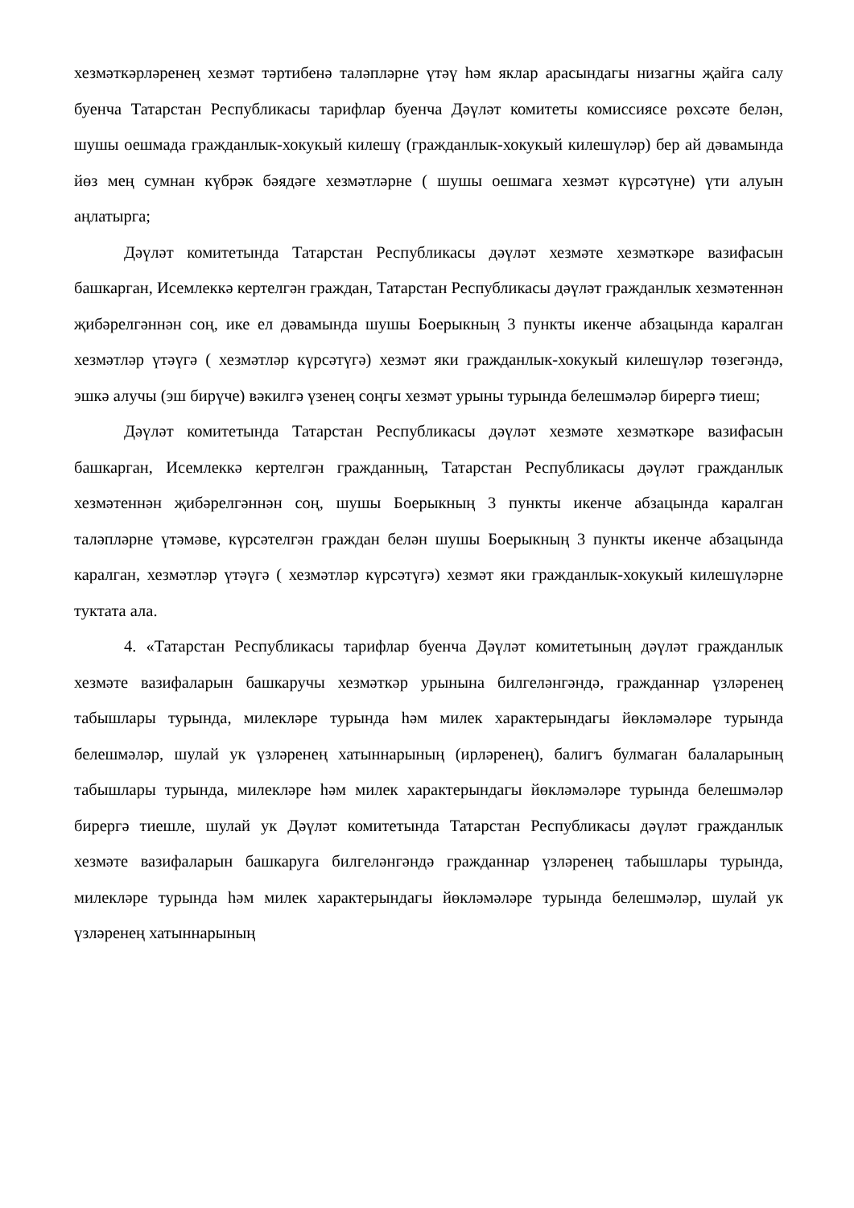хезмәткәрләренең хезмәт тәртибенә таләпләрне үтәү һәм яклар арасындагы низагны җайга салу буенча Татарстан Республикасы тарифлар буенча Дәүләт комитеты комиссиясе рөхсәте белән, шушы оешмада гражданлык-хокукый килешү (гражданлык-хокукый килешүләр) бер ай дәвамында йөз мең сумнан күбрәк бәядәге хезмәтләрне ( шушы оешмага хезмәт күрсәтүне) үти алуын аңлатырга;
Дәүләт комитетында Татарстан Республикасы дәүләт хезмәте хезмәткәре вазифасын башкарган, Исемлеккә кертелгән граждан, Татарстан Республикасы дәүләт гражданлык хезмәтеннән җибәрелгәннән соң, ике ел дәвамында шушы Боерыкның 3 пункты икенче абзацында каралган хезмәтләр үтәүгә ( хезмәтләр күрсәтүгә) хезмәт яки гражданлык-хокукый килешүләр төзегәндә, эшкә алучы (эш бирүче) вәкилгә үзенең соңгы хезмәт урыны турында белешмәләр бирергә тиеш;
Дәүләт комитетында Татарстан Республикасы дәүләт хезмәте хезмәткәре вазифасын башкарган, Исемлеккә кертелгән гражданның, Татарстан Республикасы дәүләт гражданлык хезмәтеннән җибәрелгәннән соң, шушы Боерыкның 3 пункты икенче абзацында каралган таләпләрне үтәмәве, күрсәтелгән граждан белән шушы Боерыкның 3 пункты икенче абзацында каралган, хезмәтләр үтәүгә ( хезмәтләр күрсәтүгә) хезмәт яки гражданлык-хокукый килешүләрне туктата ала.
4. «Татарстан Республикасы тарифлар буенча Дәүләт комитетының дәүләт гражданлык хезмәте вазифаларын башкаручы хезмәткәр урынына билгеләнгәндә, гражданнар үзләренең табышлары турында, милекләре турында һәм милек характерындагы йөкләмәләре турында белешмәләр, шулай ук үзләренең хатыннарының (ирләренең), балигъ булмаган балаларының табышлары турында, милекләре һәм милек характерындагы йөкләмәләре турында белешмәләр бирергә тиешле, шулай ук Дәүләт комитетында Татарстан Республикасы дәүләт гражданлык хезмәте вазифаларын башкаруга билгеләнгәндә гражданнар үзләренең табышлары турында, милекләре турында һәм милек характерындагы йөкләмәләре турында белешмәләр, шулай ук үзләренең хатыннарының